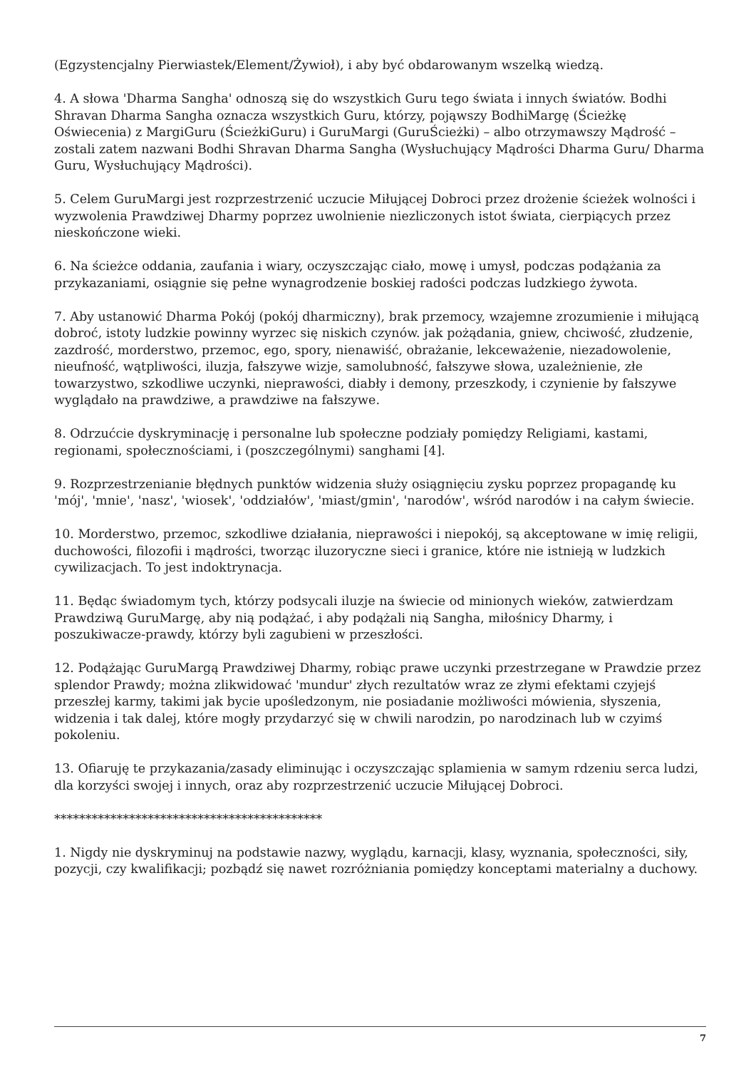(Egzystencjalny Pierwiastek/Element/Żywioł), i aby być obdarowanym wszelką wiedzą.
4. A słowa 'Dharma Sangha' odnoszą się do wszystkich Guru tego świata i innych światów. Bodhi Shravan Dharma Sangha oznacza wszystkich Guru, którzy, pojąwszy BodhiMargę (Ścieżkę Oświecenia) z MargiGuru (ŚcieżkiGuru) i GuruMargi (GuruŚcieżki) – albo otrzymawszy Mądrość – zostali zatem nazwani Bodhi Shravan Dharma Sangha (Wysłuchujący Mądrości Dharma Guru/ Dharma Guru, Wysłuchujący Mądrości).
5. Celem GuruMargi jest rozprzestrzenić uczucie Miłującej Dobroci przez drożenie ścieżek wolności i wyzwolenia Prawdziwej Dharmy poprzez uwolnienie niezliczonych istot świata, cierpiących przez nieskończone wieki.
6. Na ścieżce oddania, zaufania i wiary, oczyszczając ciało, mowę i umysł, podczas podążania za przykazaniami, osiągnie się pełne wynagrodzenie boskiej radości podczas ludzkiego żywota.
7. Aby ustanowić Dharma Pokój (pokój dharmiczny), brak przemocy, wzajemne zrozumienie i miłującą dobroć, istoty ludzkie powinny wyrzec się niskich czynów. jak pożądania, gniew, chciwość, złudzenie, zazdrość, morderstwo, przemoc, ego, spory, nienawiść, obrażanie, lekceważenie, niezadowolenie, nieufność, wątpliwości, iluzja, fałszywe wizje, samolubność, fałszywe słowa, uzależnienie, złe towarzystwo, szkodliwe uczynki, nieprawości, diabły i demony, przeszkody, i czynienie by fałszywe wyglądało na prawdziwe, a prawdziwe na fałszywe.
8. Odrzućcie dyskryminację i personalne lub społeczne podziały pomiędzy Religiami, kastami, regionami, społecznościami, i (poszczególnymi) sanghami [4].
9. Rozprzestrzenianie błędnych punktów widzenia służy osiągnięciu zysku poprzez propagandę ku 'mój', 'mnie', 'nasz', 'wiosek', 'oddziałów', 'miast/gmin', 'narodów', wśród narodów i na całym świecie.
10. Morderstwo, przemoc, szkodliwe działania, nieprawości i niepokój, są akceptowane w imię religii, duchowości, filozofii i mądrości, tworząc iluzoryczne sieci i granice, które nie istnieją w ludzkich cywilizacjach. To jest indoktrynacja.
11. Będąc świadomym tych, którzy podsycali iluzje na świecie od minionych wieków, zatwierdzam Prawdziwą GuruMargę, aby nią podążać, i aby podążali nią Sangha, miłośnicy Dharmy, i poszukiwacze-prawdy, którzy byli zagubieni w przeszłości.
12. Podążając GuruMargą Prawdziwej Dharmy, robiąc prawe uczynki przestrzegane w Prawdzie przez splendor Prawdy; można zlikwidować 'mundur' złych rezultatów wraz ze złymi efektami czyjejś przeszłej karmy, takimi jak bycie upośledzonym, nie posiadanie możliwości mówienia, słyszenia, widzenia i tak dalej, które mogły przydarzyć się w chwili narodzin, po narodzinach lub w czyimś pokoleniu.
13. Ofiaruję te przykazania/zasady eliminując i oczyszczając splamienia w samym rdzeniu serca ludzi, dla korzyści swojej i innych, oraz aby rozprzestrzenić uczucie Miłującej Dobroci.
*******************************************
1. Nigdy nie dyskryminuj na podstawie nazwy, wyglądu, karnacji, klasy, wyznania, społeczności, siły, pozycji, czy kwalifikacji; pozbądź się nawet rozróżniania pomiędzy konceptami materialny a duchowy.
7